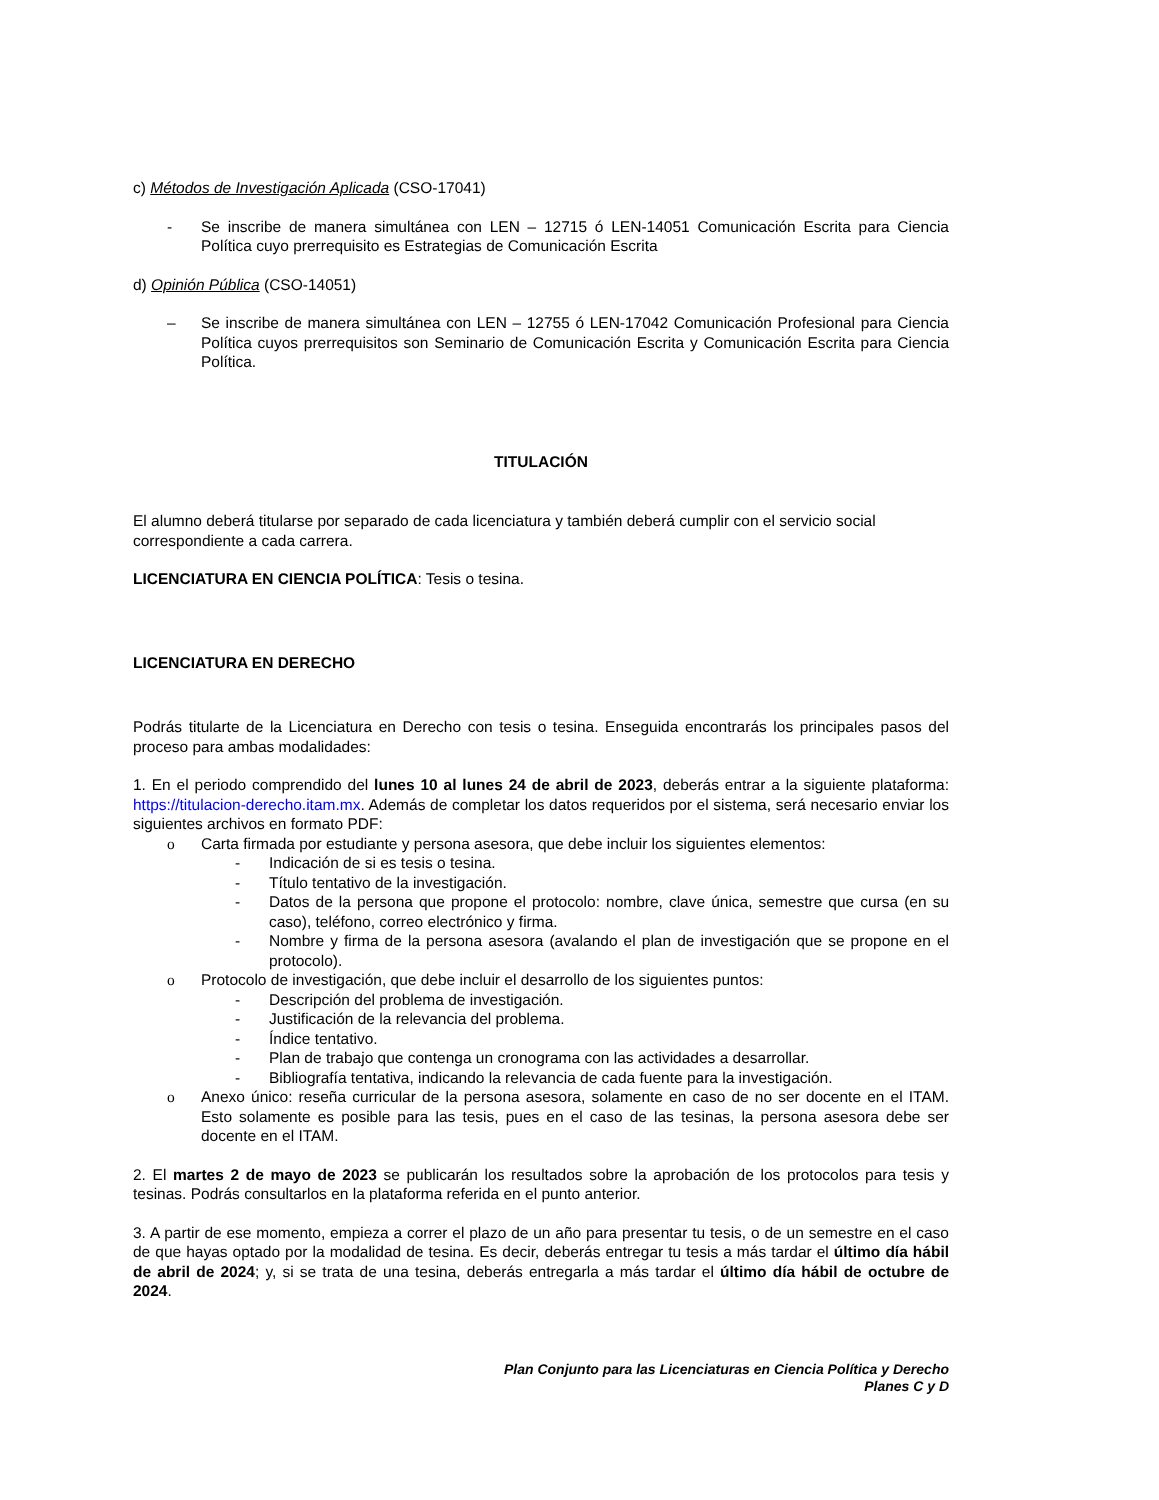c) Métodos de Investigación Aplicada (CSO-17041)
- Se inscribe de manera simultánea con LEN – 12715 ó LEN-14051 Comunicación Escrita para Ciencia Política cuyo prerrequisito es Estrategias de Comunicación Escrita
d) Opinión Pública (CSO-14051)
– Se inscribe de manera simultánea con LEN – 12755 ó LEN-17042 Comunicación Profesional para Ciencia Política cuyos prerrequisitos son Seminario de Comunicación Escrita y Comunicación Escrita para Ciencia Política.
TITULACIÓN
El alumno deberá titularse por separado de cada licenciatura y también deberá cumplir con el servicio social correspondiente a cada carrera.
LICENCIATURA EN CIENCIA POLÍTICA: Tesis o tesina.
LICENCIATURA EN DERECHO
Podrás titularte de la Licenciatura en Derecho con tesis o tesina. Enseguida encontrarás los principales pasos del proceso para ambas modalidades:
1. En el periodo comprendido del lunes 10 al lunes 24 de abril de 2023, deberás entrar a la siguiente plataforma: https://titulacion-derecho.itam.mx. Además de completar los datos requeridos por el sistema, será necesario enviar los siguientes archivos en formato PDF:
o Carta firmada por estudiante y persona asesora, que debe incluir los siguientes elementos:
- Indicación de si es tesis o tesina.
- Título tentativo de la investigación.
- Datos de la persona que propone el protocolo: nombre, clave única, semestre que cursa (en su caso), teléfono, correo electrónico y firma.
- Nombre y firma de la persona asesora (avalando el plan de investigación que se propone en el protocolo).
o Protocolo de investigación, que debe incluir el desarrollo de los siguientes puntos:
- Descripción del problema de investigación.
- Justificación de la relevancia del problema.
- Índice tentativo.
- Plan de trabajo que contenga un cronograma con las actividades a desarrollar.
- Bibliografía tentativa, indicando la relevancia de cada fuente para la investigación.
o Anexo único: reseña curricular de la persona asesora, solamente en caso de no ser docente en el ITAM. Esto solamente es posible para las tesis, pues en el caso de las tesinas, la persona asesora debe ser docente en el ITAM.
2. El martes 2 de mayo de 2023 se publicarán los resultados sobre la aprobación de los protocolos para tesis y tesinas. Podrás consultarlos en la plataforma referida en el punto anterior.
3. A partir de ese momento, empieza a correr el plazo de un año para presentar tu tesis, o de un semestre en el caso de que hayas optado por la modalidad de tesina. Es decir, deberás entregar tu tesis a más tardar el último día hábil de abril de 2024; y, si se trata de una tesina, deberás entregarla a más tardar el último día hábil de octubre de 2024.
Plan Conjunto para las Licenciaturas en Ciencia Política y Derecho
Planes C y D